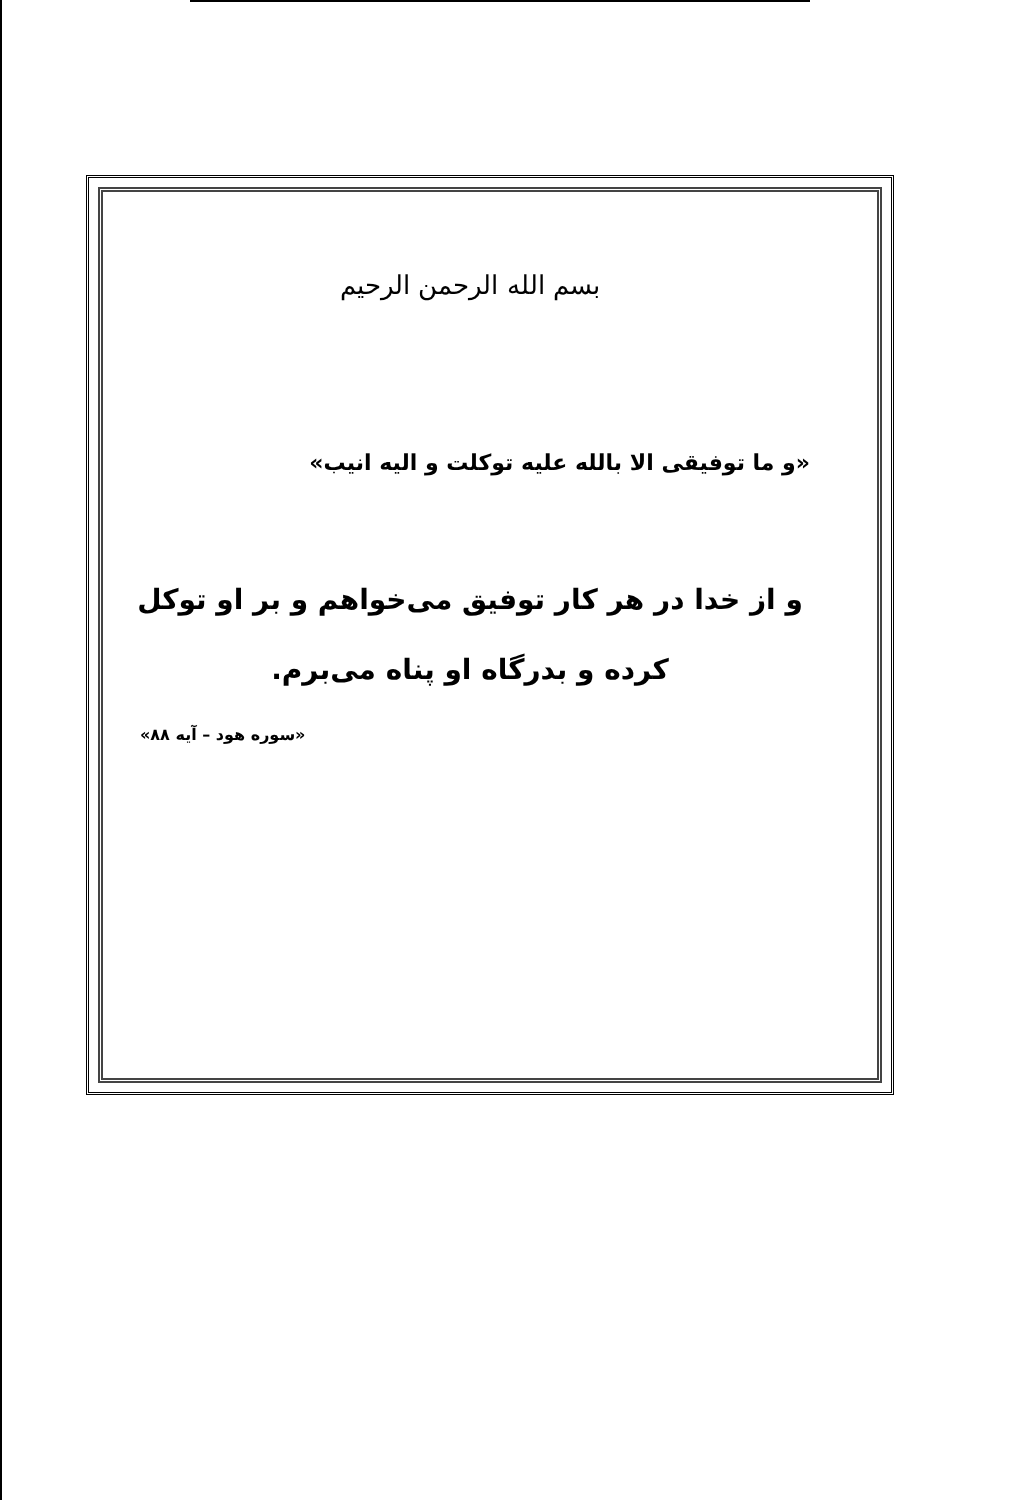بسم الله الرحمن الرحیم
«و ما توفیقی الا بالله علیه توکلت و الیه انیب»
و از خدا در هر کار توفیق می‌خواهم و بر او توکل
کرده و بدرگاه او پناه می‌برم.
«سوره هود – آیه ۸۸»